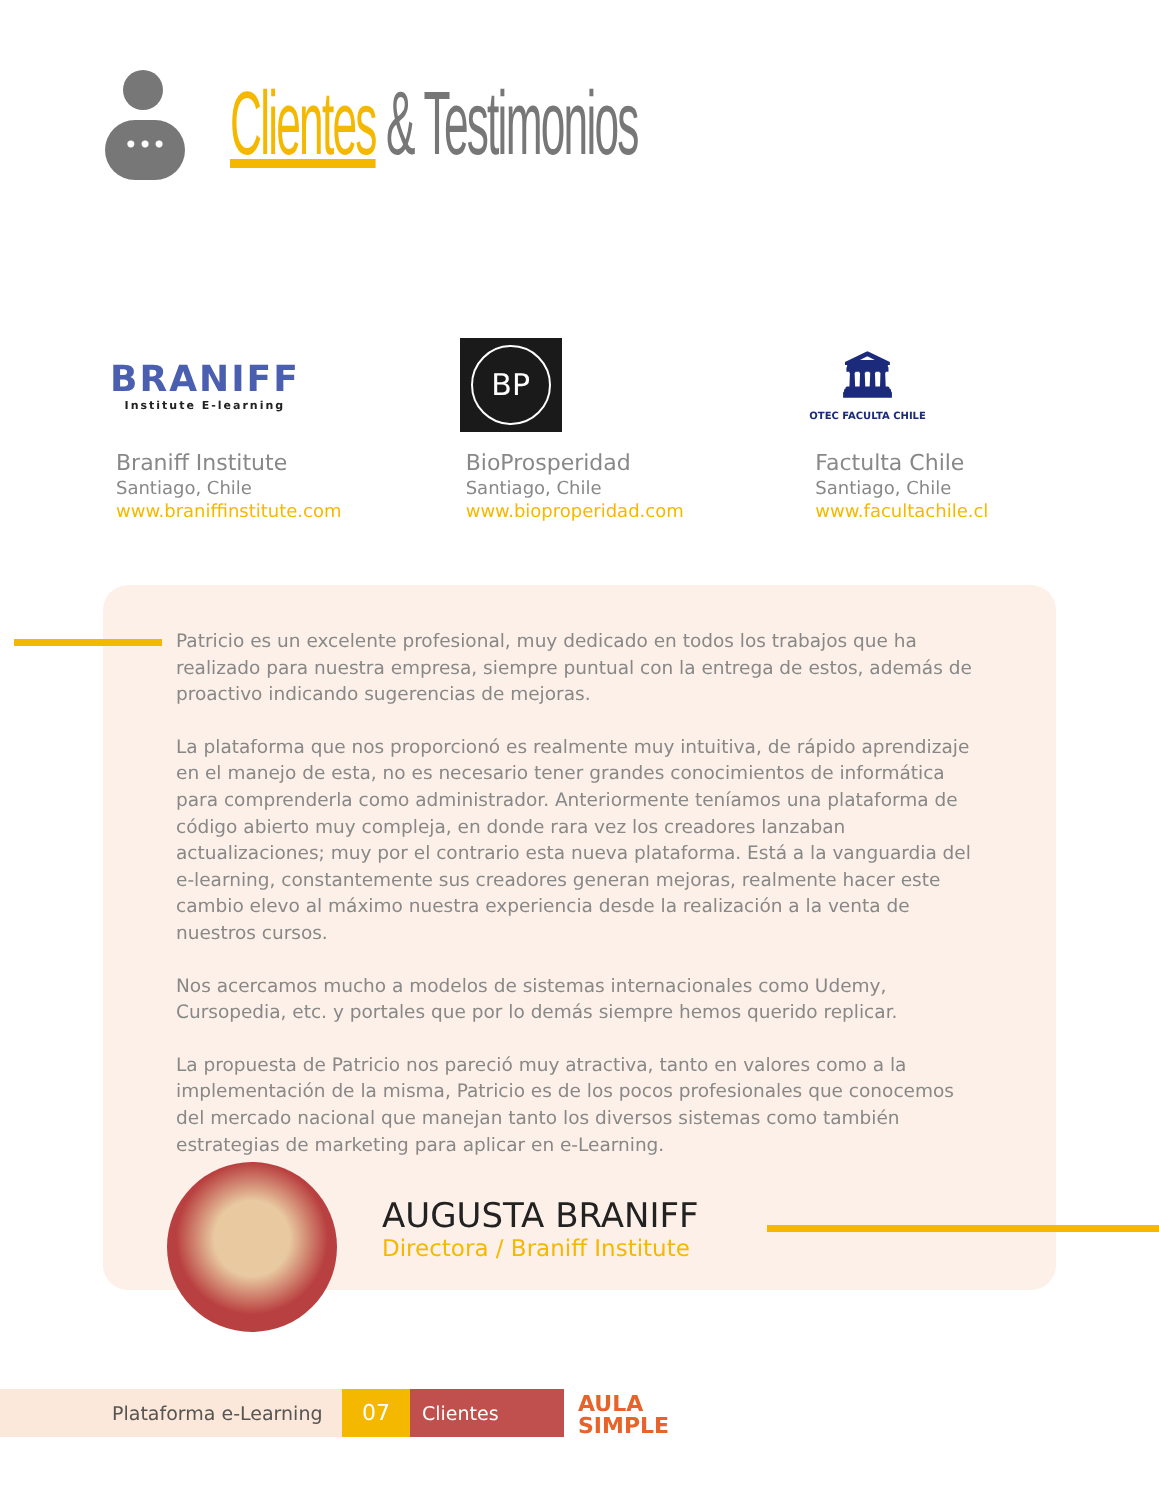•••
Clientes & Testimonios
BRANIFF
Institute E-learning
Braniff Institute
Santiago, Chile
www.braniffinstitute.com
BP
BioProsperidad
Santiago, Chile
www.bioproperidad.com
🏛
OTEC FACULTA CHILE
Factulta Chile
Santiago, Chile
www.facultachile.cl
Patricio es un excelente profesional, muy dedicado en todos los trabajos que ha realizado para nuestra empresa, siempre puntual con la entrega de estos, además de proactivo indicando sugerencias de mejoras.
La plataforma que nos proporcionó es realmente muy intuitiva, de rápido aprendizaje en el manejo de esta, no es necesario tener grandes conocimientos de informática para comprenderla como administrador. Anteriormente teníamos una plataforma de código abierto muy compleja, en donde rara vez los creadores lanzaban actualizaciones; muy por el contrario esta nueva plataforma. Está a la vanguardia del e-learning, constantemente sus creadores generan mejoras, realmente hacer este cambio elevo al máximo nuestra experiencia desde la realización a la venta de nuestros cursos.
Nos acercamos mucho a modelos de sistemas internacionales como Udemy, Cursopedia, etc. y portales que por lo demás siempre hemos querido replicar.
La propuesta de Patricio nos pareció muy atractiva, tanto en valores como a la implementación de la misma, Patricio es de los pocos profesionales que conocemos del mercado nacional que manejan tanto los diversos sistemas como también estrategias de marketing para aplicar en e-Learning.
AUGUSTA BRANIFF
Directora / Braniff Institute
Plataforma e-Learning
07
Clientes
AULA
SIMPLE